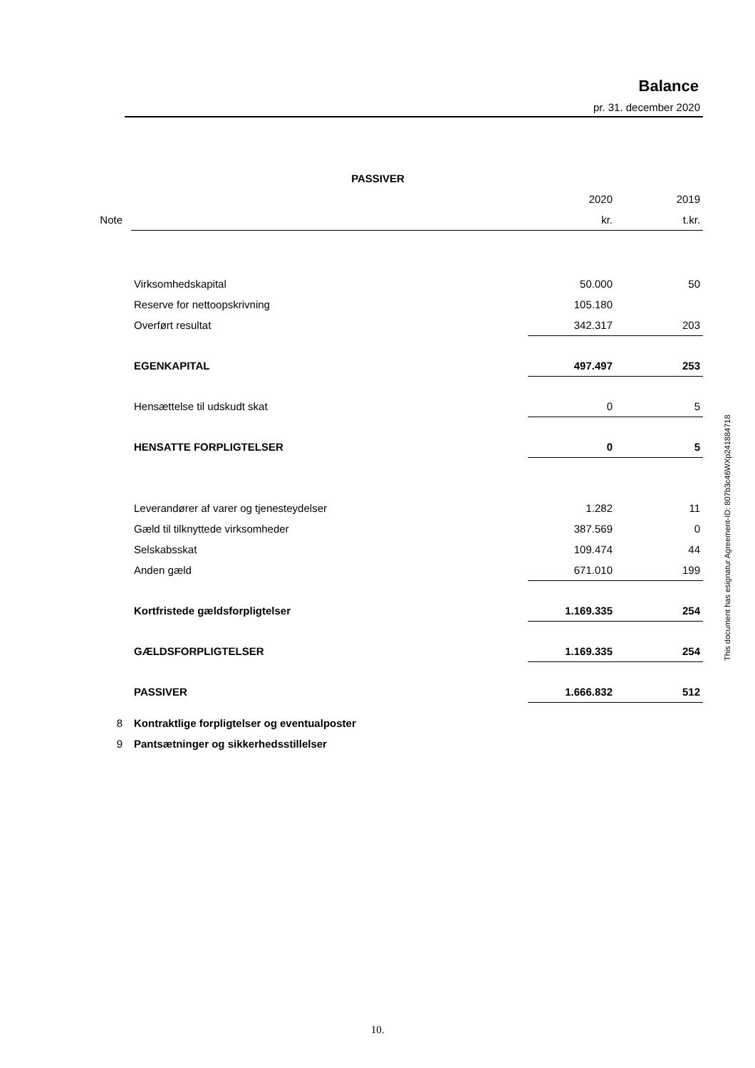Balance
pr. 31. december 2020
| | PASSIVER | | |
| | | 2020 | 2019 |
| Note | | kr. | t.kr. |
| | Virksomhedskapital | 50.000 | 50 |
| | Reserve for nettoopskrivning | 105.180 | |
| | Overført resultat | 342.317 | 203 |
| | EGENKAPITAL | 497.497 | 253 |
| | Hensættelse til udskudt skat | 0 | 5 |
| | HENSATTE FORPLIGTELSER | 0 | 5 |
| | Leverandører af varer og tjenesteydelser | 1.282 | 11 |
| | Gæld til tilknyttede virksomheder | 387.569 | 0 |
| | Selskabsskat | 109.474 | 44 |
| | Anden gæld | 671.010 | 199 |
| | Kortfristede gældsforpligtelser | 1.169.335 | 254 |
| | GÆLDSFORPLIGTELSER | 1.169.335 | 254 |
| | PASSIVER | 1.666.832 | 512 |
| 8 | Kontraktlige forpligtelser og eventualposter | | |
| 9 | Pantsætninger og sikkerhedsstillelser | | |
This document has esignatur Agreement-ID: 807b3c46WXp241884718
10.